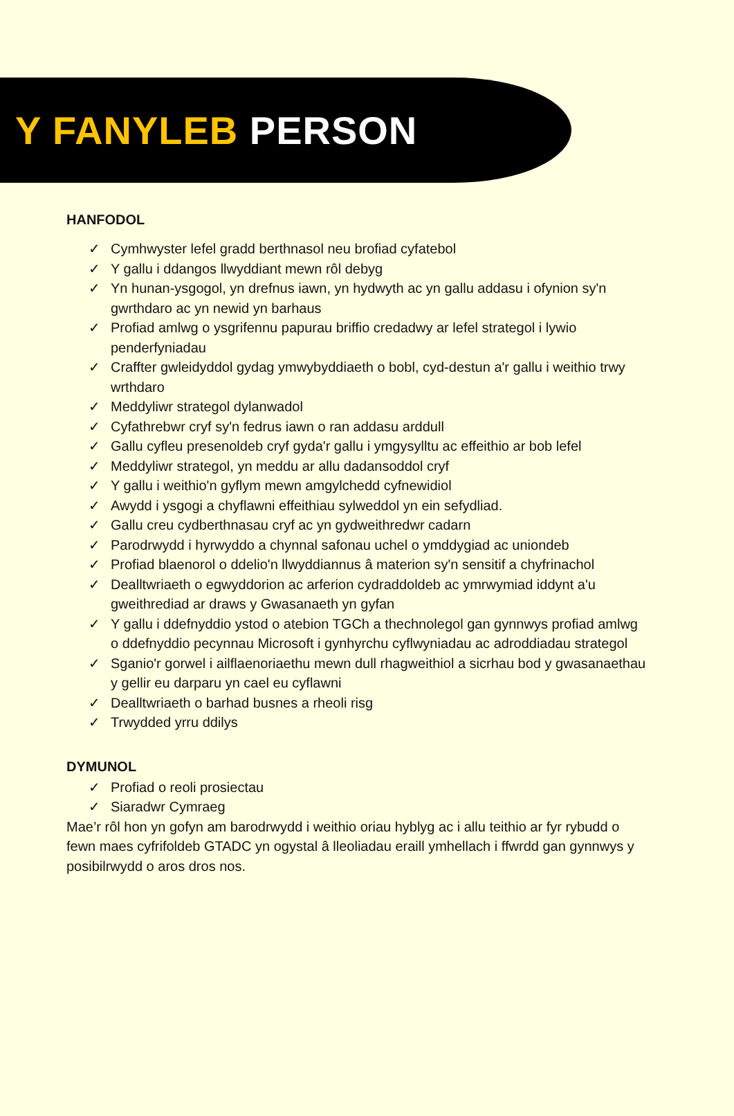Y FANYLEB PERSON
HANFODOL
✓ Cymhwyster lefel gradd berthnasol neu brofiad cyfatebol
✓ Y gallu i ddangos llwyddiant mewn rôl debyg
✓ Yn hunan-ysgogol, yn drefnus iawn, yn hydwyth ac yn gallu addasu i ofynion sy'n gwrthdaro ac yn newid yn barhaus
✓ Profiad amlwg o ysgrifennu papurau briffio credadwy ar lefel strategol i lywio penderfyniadau
✓ Craffter gwleidyddol gydag ymwybyddiaeth o bobl, cyd-destun a'r gallu i weithio trwy wrthdaro
✓ Meddyliwr strategol dylanwadol
✓ Cyfathrebwr cryf sy'n fedrus iawn o ran addasu arddull
✓ Gallu cyfleu presenoldeb cryf gyda'r gallu i ymgysylltu ac effeithio ar bob lefel
✓ Meddyliwr strategol, yn meddu ar allu dadansoddol cryf
✓ Y gallu i weithio'n gyflym mewn amgylchedd cyfnewidiol
✓ Awydd i ysgogi a chyflawni effeithiau sylweddol yn ein sefydliad.
✓ Gallu creu cydberthnasau cryf ac yn gydweithredwr cadarn
✓ Parodrwydd i hyrwyddo a chynnal safonau uchel o ymddygiad ac uniondeb
✓ Profiad blaenorol o ddelio'n llwyddiannus â materion sy'n sensitif a chyfrinachol
✓ Dealltwriaeth o egwyddorion ac arferion cydraddoldeb ac ymrwymiad iddynt a'u gweithrediad ar draws y Gwasanaeth yn gyfan
✓ Y gallu i ddefnyddio ystod o atebion TGCh a thechnolegol gan gynnwys profiad amlwg o ddefnyddio pecynnau Microsoft i gynhyrchu cyflwyniadau ac adroddiadau strategol
✓ Sganio'r gorwel i ailflaenoriaethu mewn dull rhagweithiol a sicrhau bod y gwasanaethau y gellir eu darparu yn cael eu cyflawni
✓ Dealltwriaeth o barhad busnes a rheoli risg
✓ Trwydded yrru ddilys
DYMUNOL
✓ Profiad o reoli prosiectau
✓ Siaradwr Cymraeg
Mae’r rôl hon yn gofyn am barodrwydd i weithio oriau hyblyg ac i allu teithio ar fyr rybudd o fewn maes cyfrifoldeb GTADC yn ogystal â lleoliadau eraill ymhellach i ffwrdd gan gynnwys y posibilrwydd o aros dros nos.